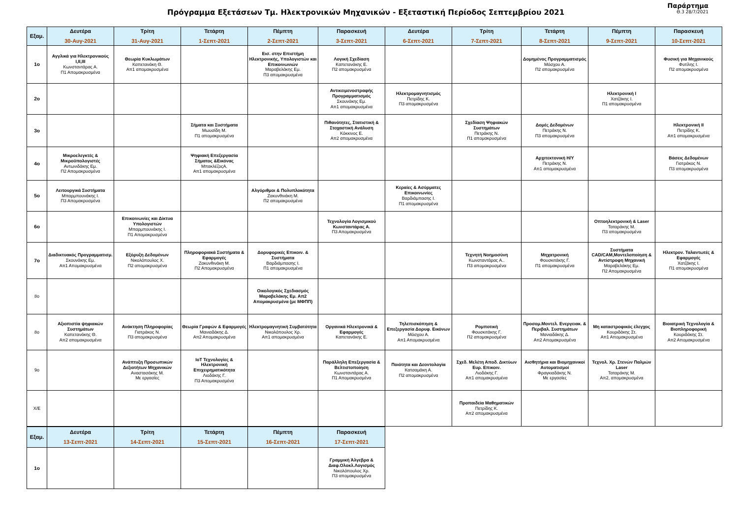Πρόγραμμα Εξετάσεων Τμ. Ηλεκτρονικών Μηχανικών - Εξεταστική Περίοδος Σεπτεμβρίου 2021
Παράρτημα
Θ.3 28/7/2021
| Εξαμ. | Δευτέρα 30-Αυγ-2021 | Τρίτη 31-Αυγ-2021 | Τετάρτη 1-Σεπτ-2021 | Πέμπτη 2-Σεπτ-2021 | Παρασκευή 3-Σεπτ-2021 | Δευτέρα 6-Σεπτ-2021 | Τρίτη 7-Σεπτ-2021 | Τετάρτη 8-Σεπτ-2021 | Πέμπτη 9-Σεπτ-2021 | Παρασκευή 10-Σεπτ-2021 |
| --- | --- | --- | --- | --- | --- | --- | --- | --- | --- | --- |
| 1ο | Αγγλικά για Ηλεκτρονικούς Ι,ΙΙ,ΙΙΙ Κωνσταντάρας Α. Π1 Απομακρυσμένα | Θεωρία Κυκλωμάτων Καπετανάκη Θ. Απ1 απομακρυσμένα | | Εισ. στην Επιστήμη Ηλεκτρονικής, Υπολογιστών και Επικοινωνιών Μαραβελάκης Εμ. Π3 απομακρυσμένα | Λογική Σχεδίαση Καπετανάκης Ε. Π2 απομακρυσμένα | | | Δομημένος Προγραμματισμός Μόσχου Α. Π2 απομακρυσμένα | | Φυσική για Μηχανικούς Φυτίλης Ι. Π2 απομακρυσμένα |
| 2ο | | | | | Αντικειμενοστραφής Προγραμματισμός Σκουνάκης Εμ. Απ1 απομακρυσμένα | Ηλεκτρομαγνητισμός Πετρίδης Κ. Π3 απομακρυσμένα | | | Ηλεκτρονική Ι Χατζάκης Ι. Π1 απομακρυσμένα | |
| 3ο | | | Σήματα και Συστήματα Μωυσίδη Μ. Π1 απομακρυσμένα | | Πιθανότητες, Στατιστική & Στοχαστική Ανάλυση Κόκκινος Ε. Απ2 απομακρυσμένα | | Σχεδίαση Ψηφιακών Συστημάτων Πετράκης Ν. Π1 απομακρυσμένα | Δομές Δεδομένων Πετράκης Ν. Π3 απομακρυσμένα | | Ηλεκτρονική ΙΙ Πετρίδης Κ. Απ1 απομακρυσμένα |
| 4ο | Μικροελεγκτές & Μικροϋπολογιστές Αντωνιδάκης Εμ. Π2 Απομακρυσμένα | | Ψηφιακή Επεξεργασία Σήματος &Εικόνας ΜπακλέζοςΑ. Απ1 απομακρυσμένα | | | | | Αρχιτεκτονική Η/Υ Πετράκης Ν. Απ1 απομακρυσμένα | | Βάσεις Δεδομένων Γιατράκος Ν. Π3 απομακρυσμένα |
| 5ο | Λειτουργικά Συστήματα Μπαρμπουνάκης Ι. Π3 Απομακρυσμένα | | | Αλγόριθμοι & Πολυπλοκότητα Ζακυνθινάκη Μ. Π2 απομακρυσμένα | | Κεραίες & Ασύρματες Επικοινωνίες Βαρδιάμπασης Ι. Π1 απομακρυσμένα | | | | |
| 6ο | | Επικοινωνίες και Δίκτυα Υπολογιστών Μπαρμπουνάκης Ι. Π1 Απομακρυσμένα | | | Τεχνολογία Λογισμικού Κωνσταντάρας Α. Π3 Απομακρυσμένα | | | | Οπτοηλεκτρονική & Laser Ταταράκης Μ. Π3 απομακρυσμένα | |
| 7ο | Διαδικτυακός Προγραμματισμ. Σκουνάκης Εμ. Απ1 Απομακρυσμένα | Εξόρυξη Δεδομένων Νικολόπουλος Χ. Π2 απομακρυσμένα | Πληροφοριακά Συστήματα & Εφαρμογές Ζακυνθινάκη Μ. Π2 Απομακρυσμένα | Δορυφορικές Επικοιν. & Συστήματα Βαρδιάμπασης Ι. Π1 απομακρυσμένα | | | Τεχνητή Νοημοσύνη Κωνσταντάρας Α.. Π3 απομακρυσμένα | Μηχατρονική Φουσκιτάκης Γ. Π1 απομακρυσμένα | Συστήματα CAD/CAM,Μοντελοποίηση & Αντίστροφη Μηχανική Μαραβελάκης Εμ. Π2 Απομακρυσμένα | Ηλεκτρον. Ταλαντωτές & Εφαρμογές Χατζάκης Ι. Π1 απομακρυσμένα |
| 8ο | | | | Οικολογικός Σχεδιασμός Μαραβελάκης Εμ. Απ2 Απομακρυσμένα (με ΜΦΠΠ) | | | | | | |
| 8ο | Αξιοπιστία ψηφιακών Συστημάτων Καπετανάκης Θ. Απ2 απομακρυσμένα | Ανάκτηση Πληροφορίας Γιατράκος Ν. Π3 απομακρυσμένα | Θεωρία Γραφών & Εφαρμογές Μανιαδάκης Δ. Απ2 Απομακρυσμένα | Ηλεκτρομαγνητική Συμβατότητα Νικολόπουλος Χρ. Απ1 απομακρυσμένα | Οργανικά Ηλεκτρονικά & Εφαρμογές Καπετανάκης Ε. | Τηλεπισκόπηση & Επεξεργασία Δορυφ. Εικόνων Μόσχου Α. Απ1 Απομακρυσμένα | Ρομποτική Φουσκιτάκης Γ. Π2 απομακρυσμένα | Προσομ.Μοντελ. Ενεργειακ. & Περιβαλ. Συστημάτων Μανιαδάκης Δ. Απ2 Απομακρυσμένα | Μη καταστροφικός έλεγχος Κουριδάκης Στ. Απ1 Απομακρυσμένα | Βιοιατρική Τεχνολογία & Βιοπληροφορική Κουριδάκης Στ. Απ2 Απομακρυσμένα |
| 9ο | | Ανάπτυξη Προσωπικών Δεξιοτήτων Μηχανικών Αναστασάκης Μ. Με εργασίες | IoT Τεχνολογίες & Ηλεκτρονική Επιχειρηματικότητα Λιοδάκης Γ. Π3 Απομακρυσμένα | | Παράλληλη Επεξεργασία & Βελτιστοποίηση Κωνσταντάρας Α. Π1 Απομακρυσμένα | Ποιότητα και Δεοντολογία Κατσαμάκη Α. Π2 απομακρυσμένα | Σχεδ. Μελέτη Αποδ. Δικτύων Ευρ. Επικοιν. Λιοδάκης Γ. Απ1 απομακρυσμένα | Αισθητήρια και Βιομηχανικοί Αυτοματισμοί Φραγκιαδάκης Ν. Με εργασίες | Τεχνολ. Χρ. Στενών Παλμών Laser Ταταράκης Μ. Απ2, απομακρυσμένα | |
| Χ/Ε | | | | | | | Προπαιδεία Μαθηματικών Πετρίδης Κ. Απ2 απομακρυσμένα | | | |
| Εξαμ. | Δευτέρα 13-Σεπτ-2021 | Τρίτη 14-Σεπτ-2021 | Τετάρτη 15-Σεπτ-2021 | Πέμπτη 16-Σεπτ-2021 | Παρασκευή 17-Σεπτ-2021 |
| --- | --- | --- | --- | --- | --- |
| 1ο | | | | | Γραμμική Άλγεβρα & Διαφ.Ολοκλ.Λογισμός Νικολόπουλος Χρ. Π3 απομακρυσμένα |